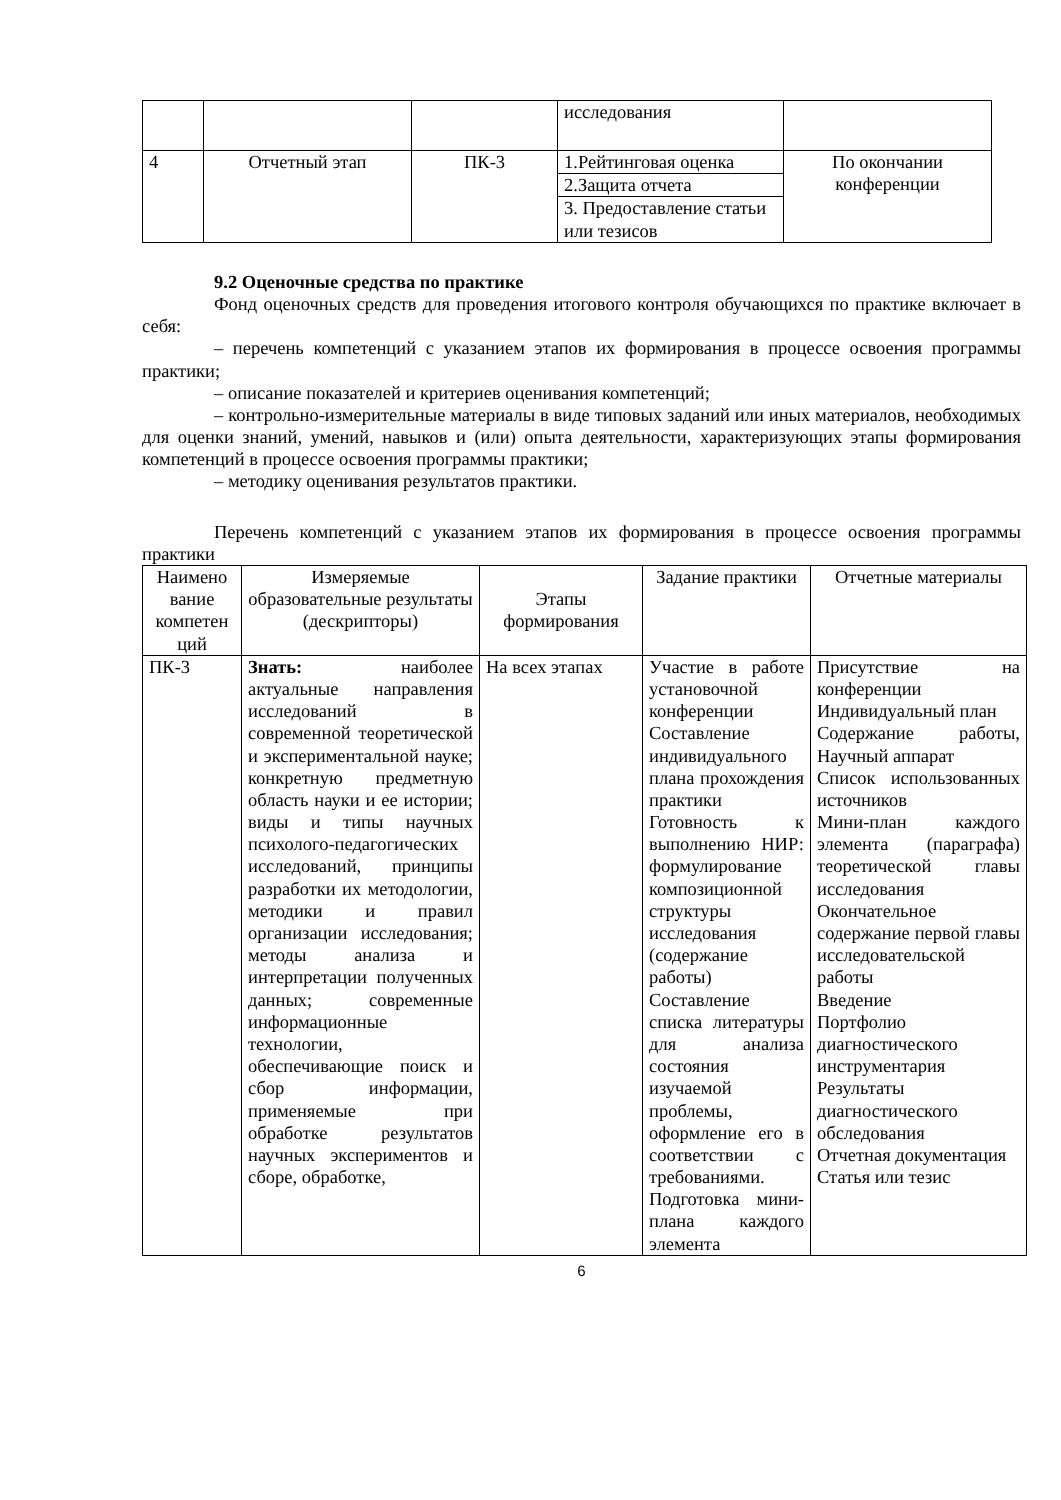| | | | исследования | |
| 4 | Отчетный этап | ПК-3 | 1.Рейтинговая оценка | По окончании конференции |
| | | | 2.Защита отчета | |
| | | | 3. Предоставление статьи или тезисов | |
9.2 Оценочные средства по практике
Фонд оценочных средств для проведения итогового контроля обучающихся по практике включает в себя:
– перечень компетенций с указанием этапов их формирования в процессе освоения программы практики;
– описание показателей и критериев оценивания компетенций;
– контрольно-измерительные материалы в виде типовых заданий или иных материалов, необходимых для оценки знаний, умений, навыков и (или) опыта деятельности, характеризующих этапы формирования компетенций в процессе освоения программы практики;
– методику оценивания результатов практики.
Перечень компетенций с указанием этапов их формирования в процессе освоения программы практики
| Наимено вание компетен ций | Измеряемые образовательные результаты (дескрипторы) | Этапы формирования | Задание практики | Отчетные материалы |
| --- | --- | --- | --- | --- |
| ПК-3 | Знать: наиболее актуальные направления исследований в современной теоретической и экспериментальной науке; конкретную предметную область науки и ее истории; виды и типы научных психолого-педагогических исследований, принципы разработки их методологии, методики и правил организации исследования; методы анализа и интерпретации полученных данных; современные информационные технологии, обеспечивающие поиск и сбор информации, применяемые при обработке результатов научных экспериментов и сборе, обработке, | На всех этапах | Участие в работе установочной конференции Составление индивидуального плана прохождения практики Готовность к выполнению НИР: формулирование композиционной структуры исследования (содержание работы) Составление списка литературы для анализа состояния изучаемой проблемы, оформление его в соответствии с требованиями. Подготовка мини-плана каждого элемента | Присутствие на конференции Индивидуальный план Содержание работы, Научный аппарат Список использованных источников Мини-план каждого элемента (параграфа) теоретической главы исследования Окончательное содержание первой главы исследовательской работы Введение Портфолио диагностического инструментария Результаты диагностического обследования Отчетная документация Статья или тезис |
6